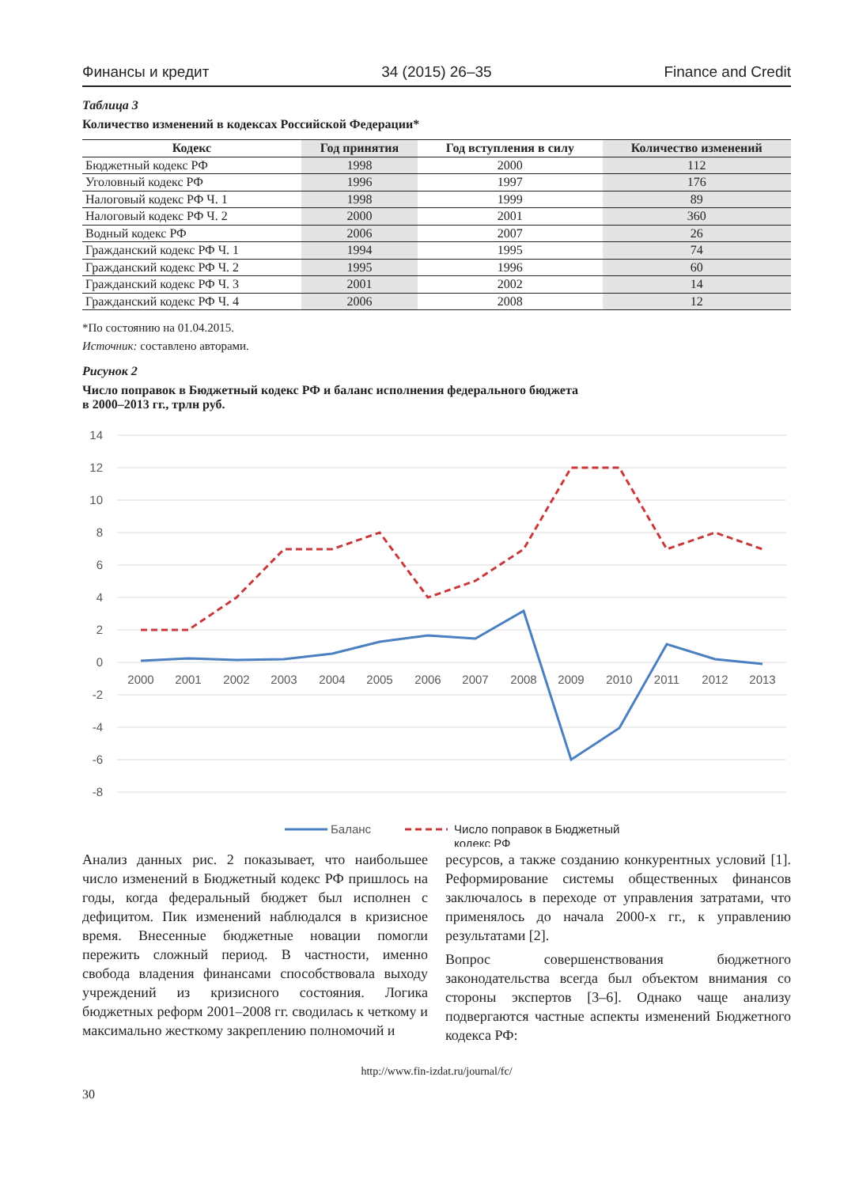Финансы и кредит 34 (2015) 26–35 Finance and Credit
Таблица 3
Количество изменений в кодексах Российской Федерации*
| Кодекс | Год принятия | Год вступления в силу | Количество изменений |
| --- | --- | --- | --- |
| Бюджетный кодекс РФ | 1998 | 2000 | 112 |
| Уголовный кодекс РФ | 1996 | 1997 | 176 |
| Налоговый кодекс РФ Ч. 1 | 1998 | 1999 | 89 |
| Налоговый кодекс РФ Ч. 2 | 2000 | 2001 | 360 |
| Водный кодекс РФ | 2006 | 2007 | 26 |
| Гражданский кодекс РФ Ч. 1 | 1994 | 1995 | 74 |
| Гражданский кодекс РФ Ч. 2 | 1995 | 1996 | 60 |
| Гражданский кодекс РФ Ч. 3 | 2001 | 2002 | 14 |
| Гражданский кодекс РФ Ч. 4 | 2006 | 2008 | 12 |
*По состоянию на 01.04.2015.
Источник: составлено авторами.
Рисунок 2
Число поправок в Бюджетный кодекс РФ и баланс исполнения федерального бюджета
в 2000–2013 гг., трлн руб.
14
12
10
8
6
4
2
0
-2
-4
-6
-8
2000
2001
2002
2003
2004
2005
2006
2007
2008
2009
2010
2011
2012
2013
Баланс
Число поправок в Бюджетный
кодекс РФ
Анализ данных рис. 2 показывает, что наибольшее число изменений в Бюджетный кодекс РФ пришлось на годы, когда федеральный бюджет был исполнен с дефицитом. Пик изменений наблюдался в кризисное время. Внесенные бюджетные новации помогли пережить сложный период. В частности, именно свобода владения финансами способствовала выходу учреждений из кризисного состояния. Логика бюджетных реформ 2001–2008 гг. сводилась к четкому и максимально жесткому закреплению полномочий и
ресурсов, а также созданию конкурентных условий [1]. Реформирование системы общественных финансов заключалось в переходе от управления затратами, что применялось до начала 2000-х гг., к управлению результатами [2].
Вопрос совершенствования бюджетного законодательства всегда был объектом внимания со стороны экспертов [3–6]. Однако чаще анализу подвергаются частные аспекты изменений Бюджетного кодекса РФ:
http://www.fin-izdat.ru/journal/fc/
30